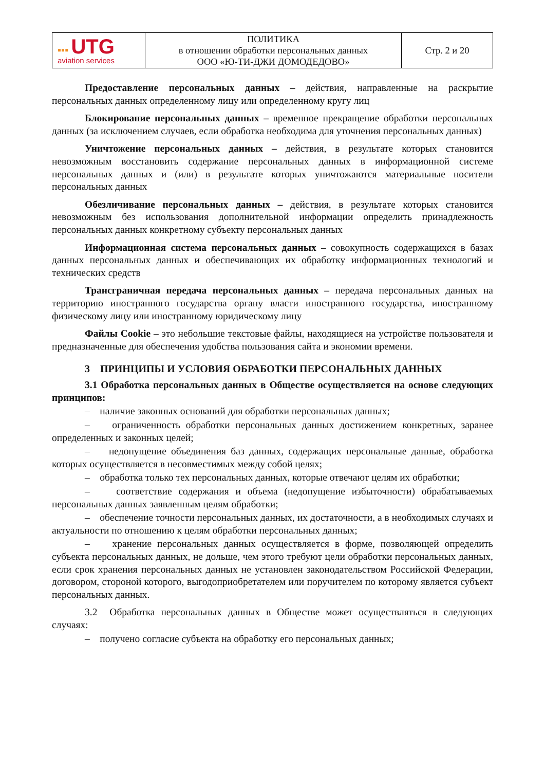| ▪▪▪ UTG aviation services | ПОЛИТИКА в отношении обработки персональных данных ООО «Ю-ТИ-ДЖИ ДОМОДЕДОВО» | Стр. 2 и 20 |
Предоставление персональных данных – действия, направленные на раскрытие персональных данных определенному лицу или определенному кругу лиц
Блокирование персональных данных – временное прекращение обработки персональных данных (за исключением случаев, если обработка необходима для уточнения персональных данных)
Уничтожение персональных данных – действия, в результате которых становится невозможным восстановить содержание персональных данных в информационной системе персональных данных и (или) в результате которых уничтожаются материальные носители персональных данных
Обезличивание персональных данных – действия, в результате которых становится невозможным без использования дополнительной информации определить принадлежность персональных данных конкретному субъекту персональных данных
Информационная система персональных данных – совокупность содержащихся в базах данных персональных данных и обеспечивающих их обработку информационных технологий и технических средств
Трансграничная передача персональных данных – передача персональных данных на территорию иностранного государства органу власти иностранного государства, иностранному физическому лицу или иностранному юридическому лицу
Файлы Cookie – это небольшие текстовые файлы, находящиеся на устройстве пользователя и предназначенные для обеспечения удобства пользования сайта и экономии времени.
3 ПРИНЦИПЫ И УСЛОВИЯ ОБРАБОТКИ ПЕРСОНАЛЬНЫХ ДАННЫХ
3.1 Обработка персональных данных в Обществе осуществляется на основе следующих принципов:
– наличие законных оснований для обработки персональных данных;
– ограниченность обработки персональных данных достижением конкретных, заранее определенных и законных целей;
– недопущение объединения баз данных, содержащих персональные данные, обработка которых осуществляется в несовместимых между собой целях;
– обработка только тех персональных данных, которые отвечают целям их обработки;
– соответствие содержания и объема (недопущение избыточности) обрабатываемых персональных данных заявленным целям обработки;
– обеспечение точности персональных данных, их достаточности, а в необходимых случаях и актуальности по отношению к целям обработки персональных данных;
– хранение персональных данных осуществляется в форме, позволяющей определить субъекта персональных данных, не дольше, чем этого требуют цели обработки персональных данных, если срок хранения персональных данных не установлен законодательством Российской Федерации, договором, стороной которого, выгодоприобретателем или поручителем по которому является субъект персональных данных.
3.2 Обработка персональных данных в Обществе может осуществляться в следующих случаях:
– получено согласие субъекта на обработку его персональных данных;